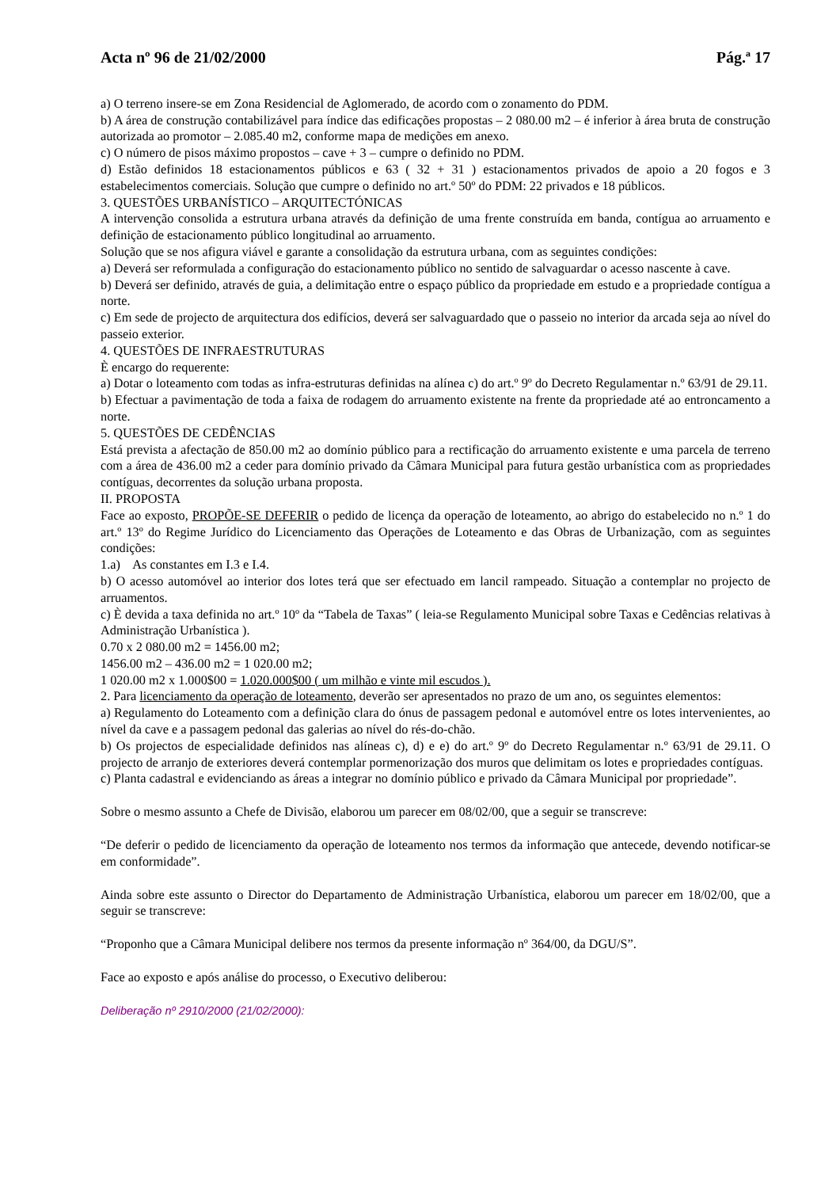Acta nº 96 de 21/02/2000 Pág.ª 17
a) O terreno insere-se em Zona Residencial de Aglomerado, de acordo com o zonamento do PDM.
b) A área de construção contabilizável para índice das edificações propostas – 2 080.00 m2 – é inferior à área bruta de construção autorizada ao promotor – 2.085.40 m2, conforme mapa de medições em anexo.
c) O número de pisos máximo propostos – cave + 3 – cumpre o definido no PDM.
d) Estão definidos 18 estacionamentos públicos e 63 ( 32 + 31 ) estacionamentos privados de apoio a 20 fogos e 3 estabelecimentos comerciais. Solução que cumpre o definido no art.º 50º do PDM: 22 privados e 18 públicos.
3. QUESTÕES URBANÍSTICO – ARQUITECTÓNICAS
A intervenção consolida a estrutura urbana através da definição de uma frente construída em banda, contígua ao arruamento e definição de estacionamento público longitudinal ao arruamento.
Solução que se nos afigura viável e garante a consolidação da estrutura urbana, com as seguintes condições:
a) Deverá ser reformulada a configuração do estacionamento público no sentido de salvaguardar o acesso nascente à cave.
b) Deverá ser definido, através de guia, a delimitação entre o espaço público da propriedade em estudo e a propriedade contígua a norte.
c) Em sede de projecto de arquitectura dos edifícios, deverá ser salvaguardado que o passeio no interior da arcada seja ao nível do passeio exterior.
4. QUESTÕES DE INFRAESTRUTURAS
È encargo do requerente:
a) Dotar o loteamento com todas as infra-estruturas definidas na alínea c) do art.º 9º do Decreto Regulamentar n.º 63/91 de 29.11.
b) Efectuar a pavimentação de toda a faixa de rodagem do arruamento existente na frente da propriedade até ao entroncamento a norte.
5. QUESTÕES DE CEDÊNCIAS
Está prevista a afectação de 850.00 m2 ao domínio público para a rectificação do arruamento existente e uma parcela de terreno com a área de 436.00 m2 a ceder para domínio privado da Câmara Municipal para futura gestão urbanística com as propriedades contíguas, decorrentes da solução urbana proposta.
II. PROPOSTA
Face ao exposto, PROPÕE-SE DEFERIR o pedido de licença da operação de loteamento, ao abrigo do estabelecido no n.º 1 do art.º 13º do Regime Jurídico do Licenciamento das Operações de Loteamento e das Obras de Urbanização, com as seguintes condições:
1.a) As constantes em I.3 e I.4.
b) O acesso automóvel ao interior dos lotes terá que ser efectuado em lancil rampeado. Situação a contemplar no projecto de arruamentos.
c) È devida a taxa definida no art.º 10º da “Tabela de Taxas” ( leia-se Regulamento Municipal sobre Taxas e Cedências relativas à Administração Urbanística ).
0.70 x 2 080.00 m2 = 1456.00 m2;
1456.00 m2 – 436.00 m2 = 1 020.00 m2;
1 020.00 m2 x 1.000$00 = 1.020.000$00 ( um milhão e vinte mil escudos ).
2. Para licenciamento da operação de loteamento, deverão ser apresentados no prazo de um ano, os seguintes elementos:
a) Regulamento do Loteamento com a definição clara do ónus de passagem pedonal e automóvel entre os lotes intervenientes, ao nível da cave e a passagem pedonal das galerias ao nível do rés-do-chão.
b) Os projectos de especialidade definidos nas alíneas c), d) e e) do art.º 9º do Decreto Regulamentar n.º 63/91 de 29.11. O projecto de arranjo de exteriores deverá contemplar pormenorização dos muros que delimitam os lotes e propriedades contíguas.
c) Planta cadastral e evidenciando as áreas a integrar no domínio público e privado da Câmara Municipal por propriedade”.
Sobre o mesmo assunto a Chefe de Divisão, elaborou um parecer em 08/02/00, que a seguir se transcreve:
“De deferir o pedido de licenciamento da operação de loteamento nos termos da informação que antecede, devendo notificar-se em conformidade”.
Ainda sobre este assunto o Director do Departamento de Administração Urbanística, elaborou um parecer em 18/02/00, que a seguir se transcreve:
“Proponho que a Câmara Municipal delibere nos termos da presente informação nº 364/00, da DGU/S”.
Face ao exposto e após análise do processo, o Executivo deliberou:
Deliberação nº 2910/2000 (21/02/2000):